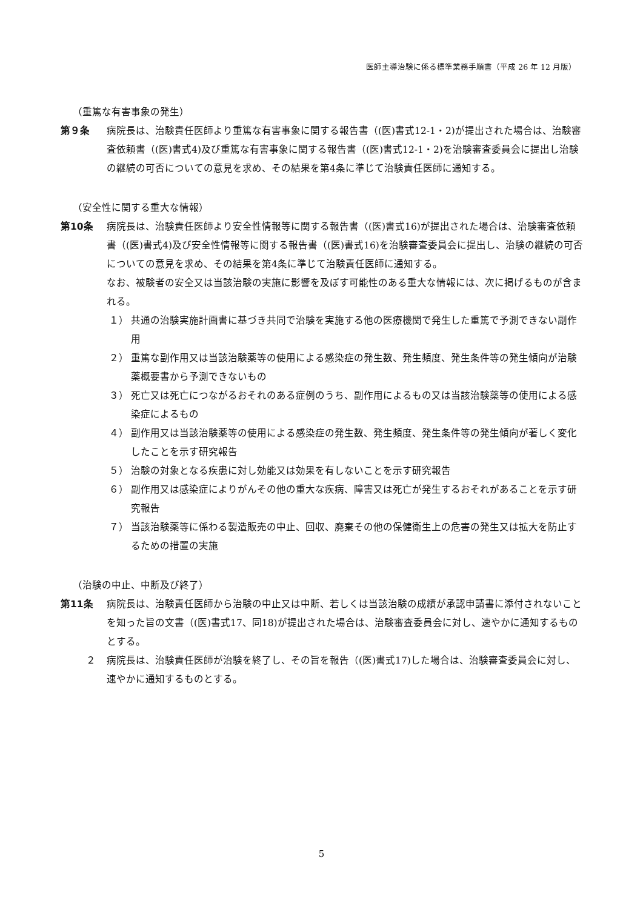医師主導治験に係る標準業務手順書（平成 26 年 12 月版）
（重篤な有害事象の発生）
第９条 病院長は、治験責任医師より重篤な有害事象に関する報告書（(医)書式12-1・2)が提出された場合は、治験審査依頼書（(医)書式4)及び重篤な有害事象に関する報告書（(医)書式12-1・2)を治験審査委員会に提出し治験の継続の可否についての意見を求め、その結果を第4条に準じて治験責任医師に通知する。
（安全性に関する重大な情報）
第10条 病院長は、治験責任医師より安全性情報等に関する報告書（(医)書式16)が提出された場合は、治験審査依頼書（(医)書式4)及び安全性情報等に関する報告書（(医)書式16)を治験審査委員会に提出し、治験の継続の可否についての意見を求め、その結果を第4条に準じて治験責任医師に通知する。
なお、被験者の安全又は当該治験の実施に影響を及ぼす可能性のある重大な情報には、次に掲げるものが含まれる。
１） 共通の治験実施計画書に基づき共同で治験を実施する他の医療機関で発生した重篤で予測できない副作用
２） 重篤な副作用又は当該治験薬等の使用による感染症の発生数、発生頻度、発生条件等の発生傾向が治験薬概要書から予測できないもの
３） 死亡又は死亡につながるおそれのある症例のうち、副作用によるもの又は当該治験薬等の使用による感染症によるもの
４） 副作用又は当該治験薬等の使用による感染症の発生数、発生頻度、発生条件等の発生傾向が著しく変化したことを示す研究報告
５） 治験の対象となる疾患に対し効能又は効果を有しないことを示す研究報告
６） 副作用又は感染症によりがんその他の重大な疾病、障害又は死亡が発生するおそれがあることを示す研究報告
７） 当該治験薬等に係わる製造販売の中止、回収、廃棄その他の保健衛生上の危害の発生又は拡大を防止するための措置の実施
（治験の中止、中断及び終了）
第11条 病院長は、治験責任医師から治験の中止又は中断、若しくは当該治験の成績が承認申請書に添付されないことを知った旨の文書（(医)書式17、同18)が提出された場合は、治験審査委員会に対し、速やかに通知するものとする。
２ 病院長は、治験責任医師が治験を終了し、その旨を報告（(医)書式17)した場合は、治験審査委員会に対し、速やかに通知するものとする。
5